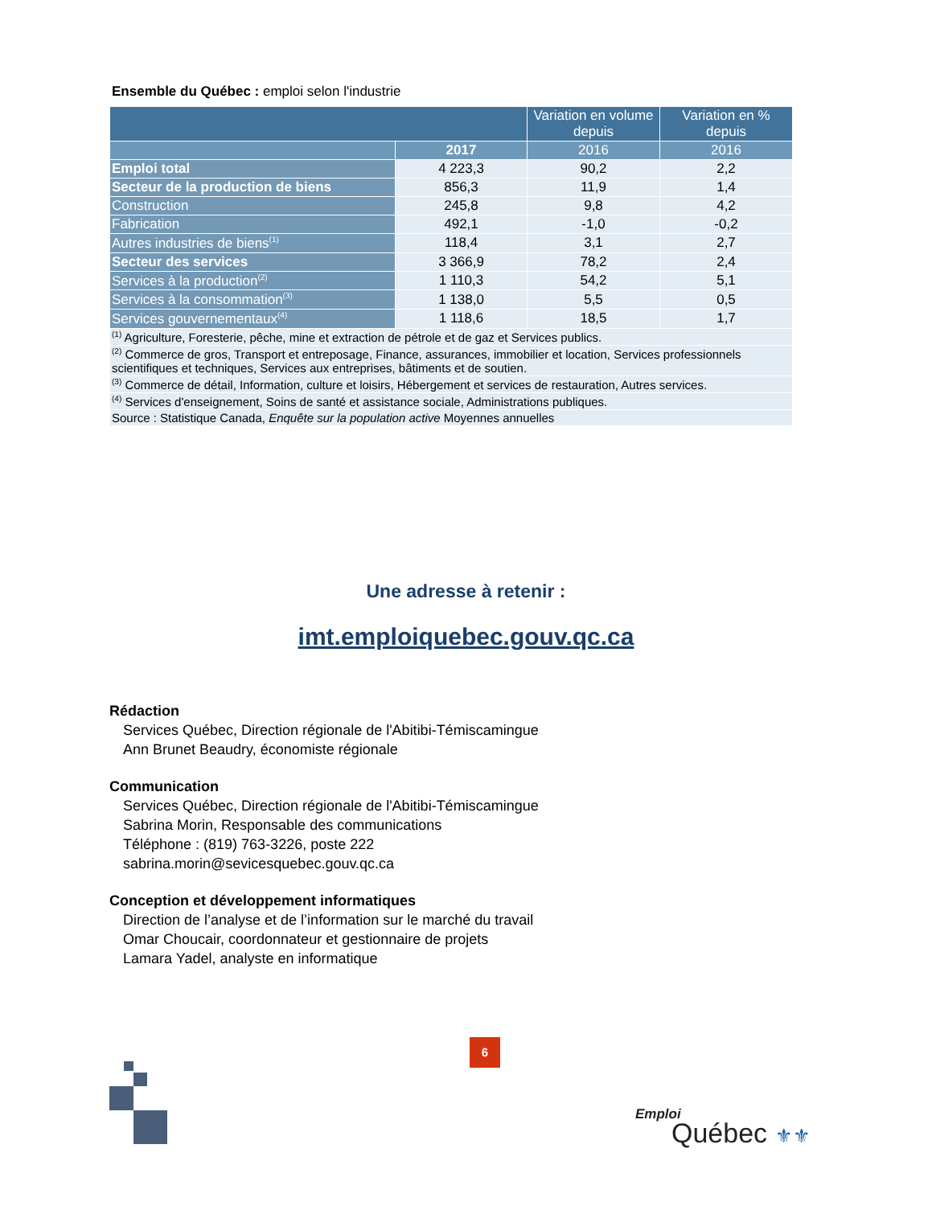Ensemble du Québec : emploi selon l'industrie
| | | Variation en volume depuis | Variation en % depuis |
| --- | --- | --- | --- |
| | 2017 | 2016 | 2016 |
| Emploi total | 4 223,3 | 90,2 | 2,2 |
| Secteur de la production de biens | 856,3 | 11,9 | 1,4 |
| Construction | 245,8 | 9,8 | 4,2 |
| Fabrication | 492,1 | -1,0 | -0,2 |
| Autres industries de biens<sup>(1)</sup> | 118,4 | 3,1 | 2,7 |
| Secteur des services | 3 366,9 | 78,2 | 2,4 |
| Services à la production<sup>(2)</sup> | 1 110,3 | 54,2 | 5,1 |
| Services à la consommation<sup>(3)</sup> | 1 138,0 | 5,5 | 0,5 |
| Services gouvernementaux<sup>(4)</sup> | 1 118,6 | 18,5 | 1,7 |
| <sup>(1)</sup> Agriculture, Foresterie, pêche, mine et extraction de pétrole et de gaz et Services publics. | | | |
| <sup>(2)</sup> Commerce de gros, Transport et entreposage, Finance, assurances, immobilier et location, Services professionnels scientifiques et techniques, Services aux entreprises, bâtiments et de soutien. | | | |
| <sup>(3)</sup> Commerce de détail, Information, culture et loisirs, Hébergement et services de restauration, Autres services. | | | |
| <sup>(4)</sup> Services d'enseignement, Soins de santé et assistance sociale, Administrations publiques. | | | |
| Source : Statistique Canada, Enquête sur la population active Moyennes annuelles | | | |
Une adresse à retenir :
imt.emploiquebec.gouv.qc.ca
Rédaction
Services Québec, Direction régionale de l'Abitibi-Témiscamingue
Ann Brunet Beaudry, économiste régionale
Communication
Services Québec, Direction régionale de l'Abitibi-Témiscamingue
Sabrina Morin, Responsable des communications
Téléphone : (819) 763-3226, poste 222
sabrina.morin@sevicesquebec.gouv.qc.ca
Conception et développement informatiques
Direction de l’analyse et de l’information sur le marché du travail
Omar Choucair, coordonnateur et gestionnaire de projets
Lamara Yadel, analyste en informatique
6
Emploi
Québec ⚜⚜